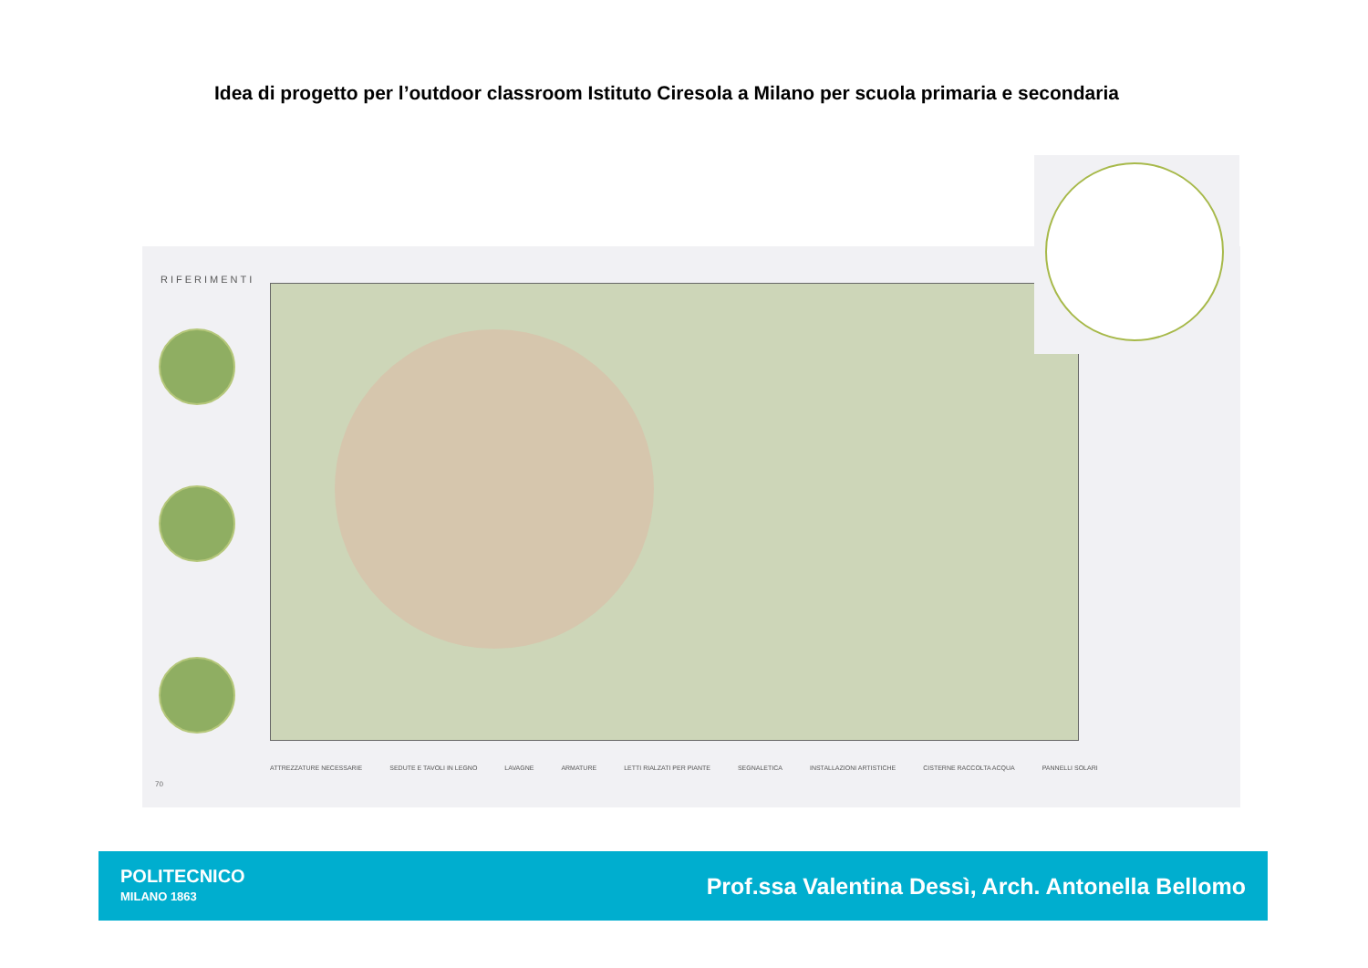Idea di progetto per l’outdoor classroom Istituto Ciresola a Milano per scuola primaria e secondaria
RIFERIMENTI
70
ATTREZZATURE NECESSARIE SEDUTE E TAVOLI IN LEGNO LAVAGNE ARMATURE LETTI RIALZATI PER PIANTE SEGNALETICA INSTALLAZIONI ARTISTICHE CISTERNE RACCOLTA ACQUA PANNELLI SOLARI
POLITECNICO
MILANO 1863
Prof.ssa Valentina Dessì, Arch. Antonella Bellomo